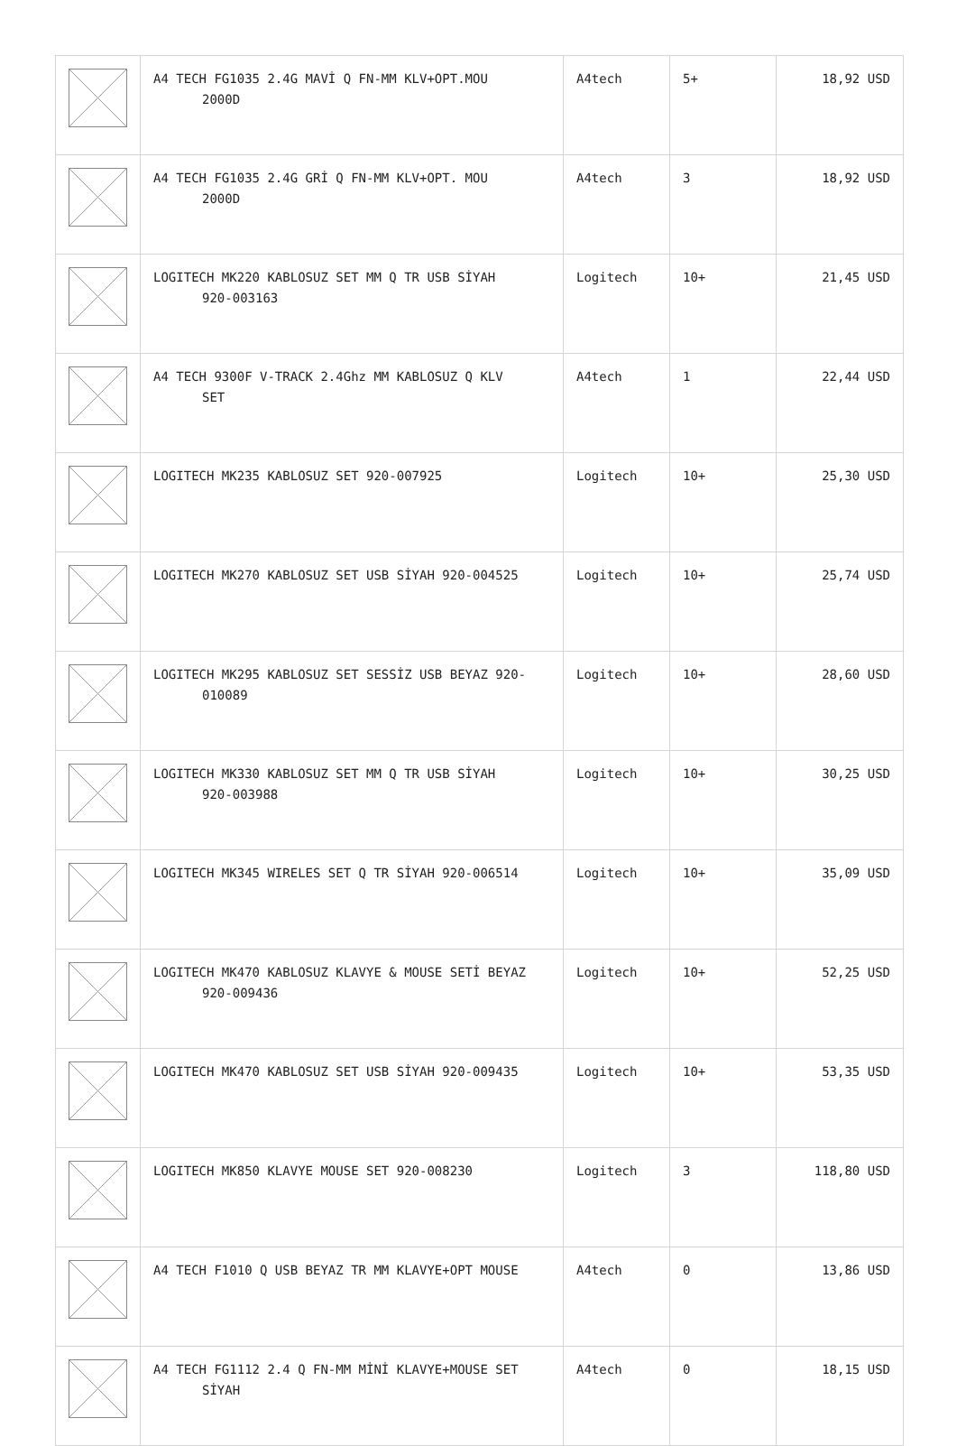| | A4 TECH FG1035 2.4G MAVİ Q FN-MM KLV+OPT.MOU 2000D | A4tech | 5+ | 18,92 USD |
| | A4 TECH FG1035 2.4G GRİ Q FN-MM KLV+OPT. MOU 2000D | A4tech | 3 | 18,92 USD |
| | LOGITECH MK220 KABLOSUZ SET MM Q TR USB SİYAH 920-003163 | Logitech | 10+ | 21,45 USD |
| | A4 TECH 9300F V-TRACK 2.4Ghz MM KABLOSUZ Q KLV SET | A4tech | 1 | 22,44 USD |
| | LOGITECH MK235 KABLOSUZ SET 920-007925 | Logitech | 10+ | 25,30 USD |
| | LOGITECH MK270 KABLOSUZ SET USB SİYAH 920-004525 | Logitech | 10+ | 25,74 USD |
| | LOGITECH MK295 KABLOSUZ SET SESSİZ USB BEYAZ 920- 010089 | Logitech | 10+ | 28,60 USD |
| | LOGITECH MK330 KABLOSUZ SET MM Q TR USB SİYAH 920-003988 | Logitech | 10+ | 30,25 USD |
| | LOGITECH MK345 WIRELES SET Q TR SİYAH 920-006514 | Logitech | 10+ | 35,09 USD |
| | LOGITECH MK470 KABLOSUZ KLAVYE & MOUSE SETİ BEYAZ 920-009436 | Logitech | 10+ | 52,25 USD |
| | LOGITECH MK470 KABLOSUZ SET USB SİYAH 920-009435 | Logitech | 10+ | 53,35 USD |
| | LOGITECH MK850 KLAVYE MOUSE SET 920-008230 | Logitech | 3 | 118,80 USD |
| | A4 TECH F1010 Q USB BEYAZ TR MM KLAVYE+OPT MOUSE | A4tech | 0 | 13,86 USD |
| | A4 TECH FG1112 2.4 Q FN-MM MİNİ KLAVYE+MOUSE SET SİYAH | A4tech | 0 | 18,15 USD |